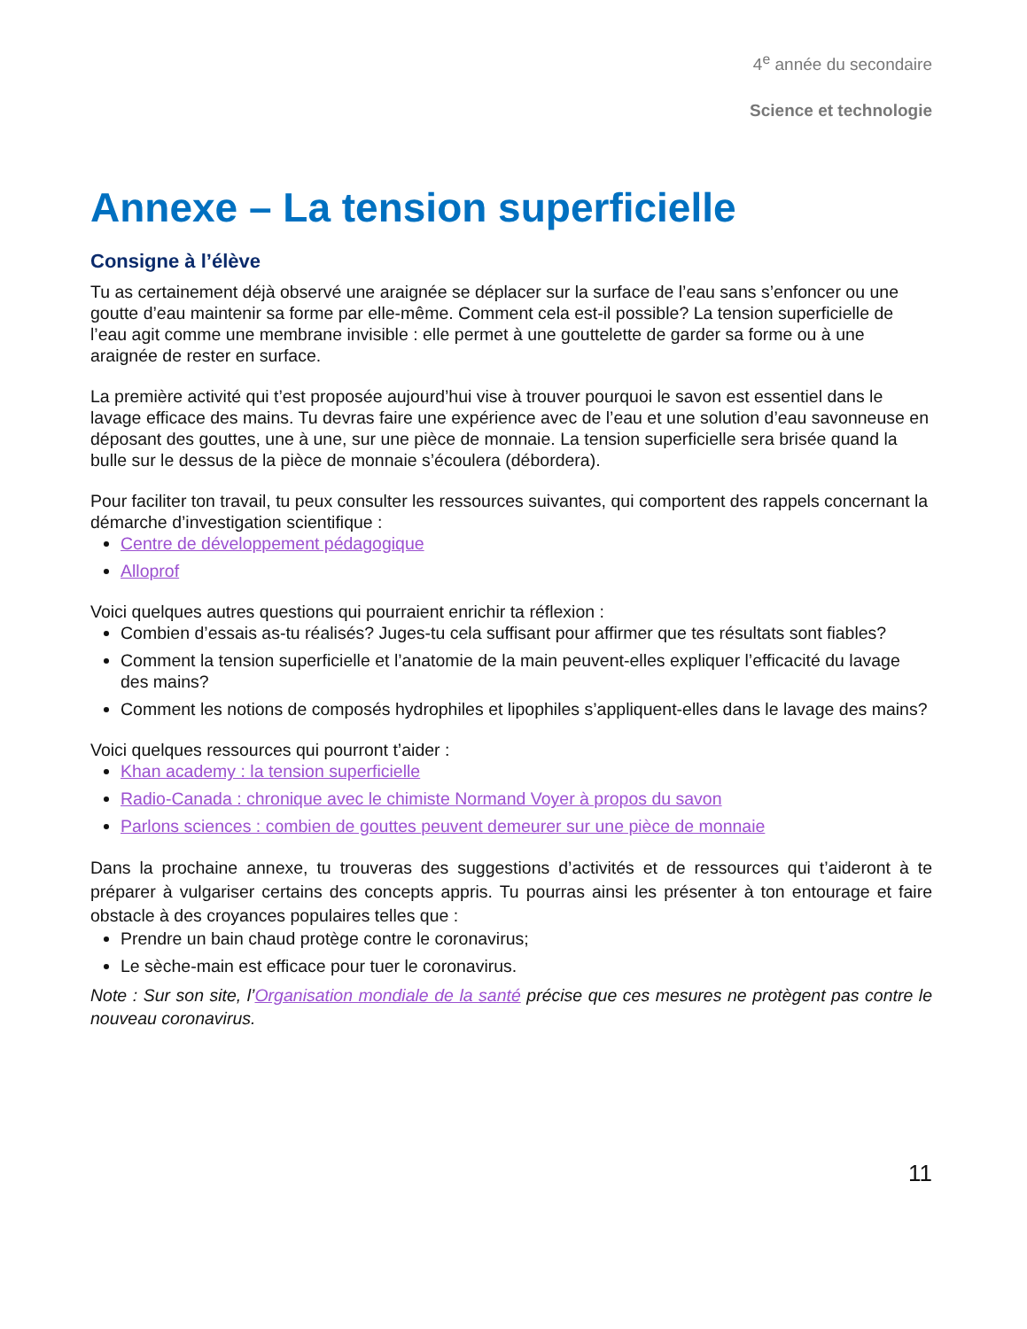4<sup>e</sup> année du secondaire
Science et technologie
Annexe – La tension superficielle
Consigne à l’élève
Tu as certainement déjà observé une araignée se déplacer sur la surface de l’eau sans s’enfoncer ou une goutte d’eau maintenir sa forme par elle-même. Comment cela est-il possible? La tension superficielle de l’eau agit comme une membrane invisible : elle permet à une gouttelette de garder sa forme ou à une araignée de rester en surface.
La première activité qui t’est proposée aujourd’hui vise à trouver pourquoi le savon est essentiel dans le lavage efficace des mains. Tu devras faire une expérience avec de l’eau et une solution d’eau savonneuse en déposant des gouttes, une à une, sur une pièce de monnaie. La tension superficielle sera brisée quand la bulle sur le dessus de la pièce de monnaie s’écoulera (débordera).
Pour faciliter ton travail, tu peux consulter les ressources suivantes, qui comportent des rappels concernant la démarche d’investigation scientifique :
Centre de développement pédagogique
Alloprof
Voici quelques autres questions qui pourraient enrichir ta réflexion :
Combien d’essais as-tu réalisés? Juges-tu cela suffisant pour affirmer que tes résultats sont fiables?
Comment la tension superficielle et l’anatomie de la main peuvent-elles expliquer l’efficacité du lavage des mains?
Comment les notions de composés hydrophiles et lipophiles s’appliquent-elles dans le lavage des mains?
Voici quelques ressources qui pourront t’aider :
Khan academy : la tension superficielle
Radio-Canada : chronique avec le chimiste Normand Voyer à propos du savon
Parlons sciences : combien de gouttes peuvent demeurer sur une pièce de monnaie
Dans la prochaine annexe, tu trouveras des suggestions d’activités et de ressources qui t’aideront à te préparer à vulgariser certains des concepts appris. Tu pourras ainsi les présenter à ton entourage et faire obstacle à des croyances populaires telles que :
Prendre un bain chaud protège contre le coronavirus;
Le sèche-main est efficace pour tuer le coronavirus.
Note : Sur son site, l’Organisation mondiale de la santé précise que ces mesures ne protègent pas contre le nouveau coronavirus.
11